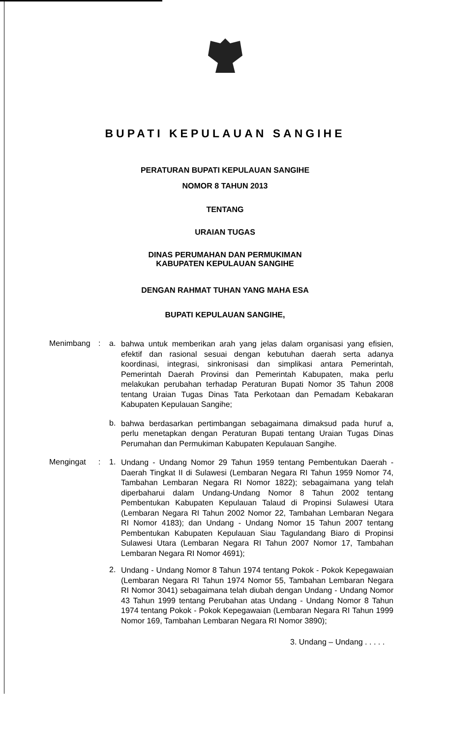BUPATI KEPULAUAN SANGIHE
PERATURAN BUPATI KEPULAUAN SANGIHE
NOMOR 8 TAHUN 2013
TENTANG
URAIAN TUGAS
DINAS PERUMAHAN DAN PERMUKIMAN
KABUPATEN KEPULAUAN SANGIHE
DENGAN RAHMAT TUHAN YANG MAHA ESA
BUPATI KEPULAUAN SANGIHE,
Menimbang : a.
bahwa untuk memberikan arah yang jelas dalam organisasi yang efisien, efektif dan rasional sesuai dengan kebutuhan daerah serta adanya koordinasi, integrasi, sinkronisasi dan simplikasi antara Pemerintah, Pemerintah Daerah Provinsi dan Pemerintah Kabupaten, maka perlu melakukan perubahan terhadap Peraturan Bupati Nomor 35 Tahun 2008 tentang Uraian Tugas Dinas Tata Perkotaan dan Pemadam Kebakaran Kabupaten Kepulauan Sangihe;
b.
bahwa berdasarkan pertimbangan sebagaimana dimaksud pada huruf a, perlu menetapkan dengan Peraturan Bupati tentang Uraian Tugas Dinas Perumahan dan Permukiman Kabupaten Kepulauan Sangihe.
Mengingat : 1.
Undang - Undang Nomor 29 Tahun 1959 tentang Pembentukan Daerah - Daerah Tingkat II di Sulawesi (Lembaran Negara RI Tahun 1959 Nomor 74, Tambahan Lembaran Negara RI Nomor 1822); sebagaimana yang telah diperbaharui dalam Undang-Undang Nomor 8 Tahun 2002 tentang Pembentukan Kabupaten Kepulauan Talaud di Propinsi Sulawesi Utara (Lembaran Negara RI Tahun 2002 Nomor 22, Tambahan Lembaran Negara RI Nomor 4183); dan Undang - Undang Nomor 15 Tahun 2007 tentang Pembentukan Kabupaten Kepulauan Siau Tagulandang Biaro di Propinsi Sulawesi Utara (Lembaran Negara RI Tahun 2007 Nomor 17, Tambahan Lembaran Negara RI Nomor 4691);
2.
Undang - Undang Nomor 8 Tahun 1974 tentang Pokok - Pokok Kepegawaian (Lembaran Negara RI Tahun 1974 Nomor 55, Tambahan Lembaran Negara RI Nomor 3041) sebagaimana telah diubah dengan Undang - Undang Nomor 43 Tahun 1999 tentang Perubahan atas Undang - Undang Nomor 8 Tahun 1974 tentang Pokok - Pokok Kepegawaian (Lembaran Negara RI Tahun 1999 Nomor 169, Tambahan Lembaran Negara RI Nomor 3890);
3. Undang – Undang . . . . .